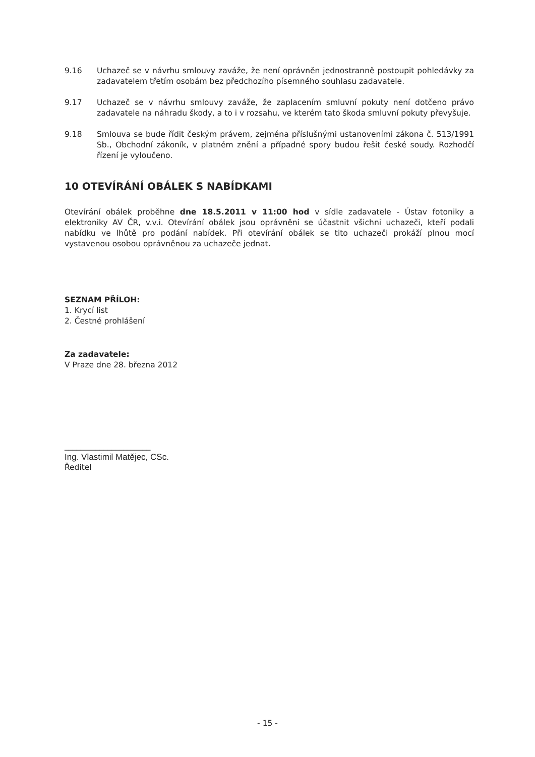9.16 Uchazeč se v návrhu smlouvy zaváže, že není oprávněn jednostranně postoupit pohledávky za zadavatelem třetím osobám bez předchozího písemného souhlasu zadavatele.
9.17 Uchazeč se v návrhu smlouvy zaváže, že zaplacením smluvní pokuty není dotčeno právo zadavatele na náhradu škody, a to i v rozsahu, ve kterém tato škoda smluvní pokuty převyšuje.
9.18 Smlouva se bude řídit českým právem, zejména příslušnými ustanoveními zákona č. 513/1991 Sb., Obchodní zákoník, v platném znění a případné spory budou řešit české soudy. Rozhodčí řízení je vyloučeno.
10 OTEVÍRÁNÍ OBÁLEK S NABÍDKAMI
Otevírání obálek proběhne dne 18.5.2011 v 11:00 hod v sídle zadavatele - Ústav fotoniky a elektroniky AV ČR, v.v.i. Otevírání obálek jsou oprávněni se účastnit všichni uchazeči, kteří podali nabídku ve lhůtě pro podání nabídek. Při otevírání obálek se tito uchazeči prokáží plnou mocí vystavenou osobou oprávněnou za uchazeče jednat.
SEZNAM PŘÍLOH:
1. Krycí list
2. Čestné prohlášení
Za zadavatele:
V Praze dne 28. března 2012
______________________
Ing. Vlastimil Matějec, CSc.
Ředitel
- 15 -